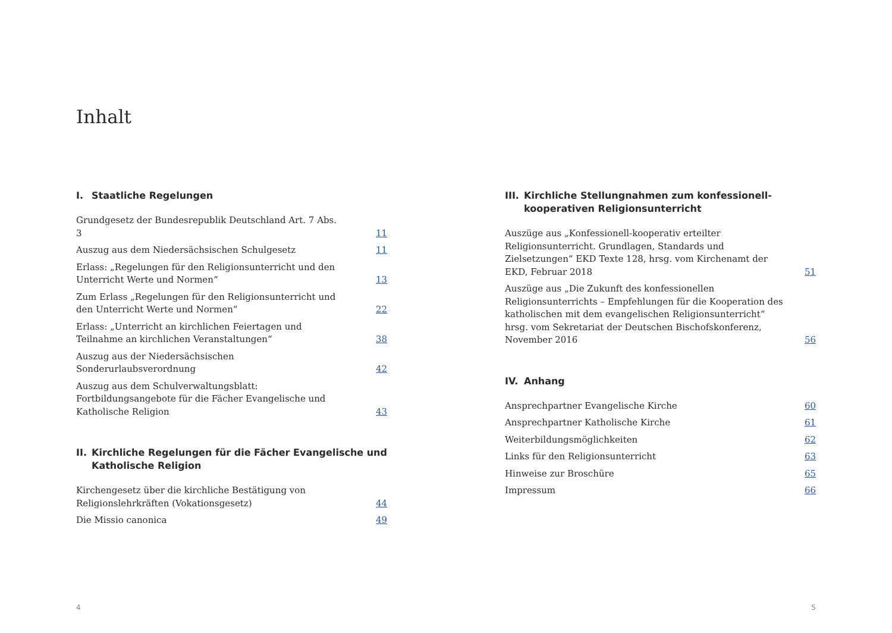Inhalt
I. Staatliche Regelungen
Grundgesetz der Bundesrepublik Deutschland Art. 7 Abs. 3
11
Auszug aus dem Niedersächsischen Schulgesetz
11
Erlass: „Regelungen für den Religionsunterricht und den Unterricht Werte und Normen“
13
Zum Erlass „Regelungen für den Religionsunterricht und den Unterricht Werte und Normen“
22
Erlass: „Unterricht an kirchlichen Feiertagen und Teilnahme an kirchlichen Veranstaltungen“
38
Auszug aus der Niedersächsischen Sonderurlaubsverordnung
42
Auszug aus dem Schulverwaltungsblatt: Fortbildungsangebote für die Fächer Evangelische und Katholische Religion
43
II. Kirchliche Regelungen für die Fächer Evangelische und Katholische Religion
Kirchengesetz über die kirchliche Bestätigung von Religionslehrkräften (Vokationsgesetz)
44
Die Missio canonica
49
III. Kirchliche Stellungnahmen zum konfessionell-kooperativen Religionsunterricht
Auszüge aus „Konfessionell-kooperativ erteilter Religionsunterricht. Grundlagen, Standards und Zielsetzungen“ EKD Texte 128, hrsg. vom Kirchenamt der EKD, Februar 2018
51
Auszüge aus „Die Zukunft des konfessionellen Religionsunterrichts – Empfehlungen für die Kooperation des katholischen mit dem evangelischen Religionsunterricht“ hrsg. vom Sekretariat der Deutschen Bischofskonferenz, November 2016
56
IV. Anhang
Ansprechpartner Evangelische Kirche
60
Ansprechpartner Katholische Kirche
61
Weiterbildungsmöglichkeiten
62
Links für den Religionsunterricht
63
Hinweise zur Broschüre
65
Impressum
66
4 5